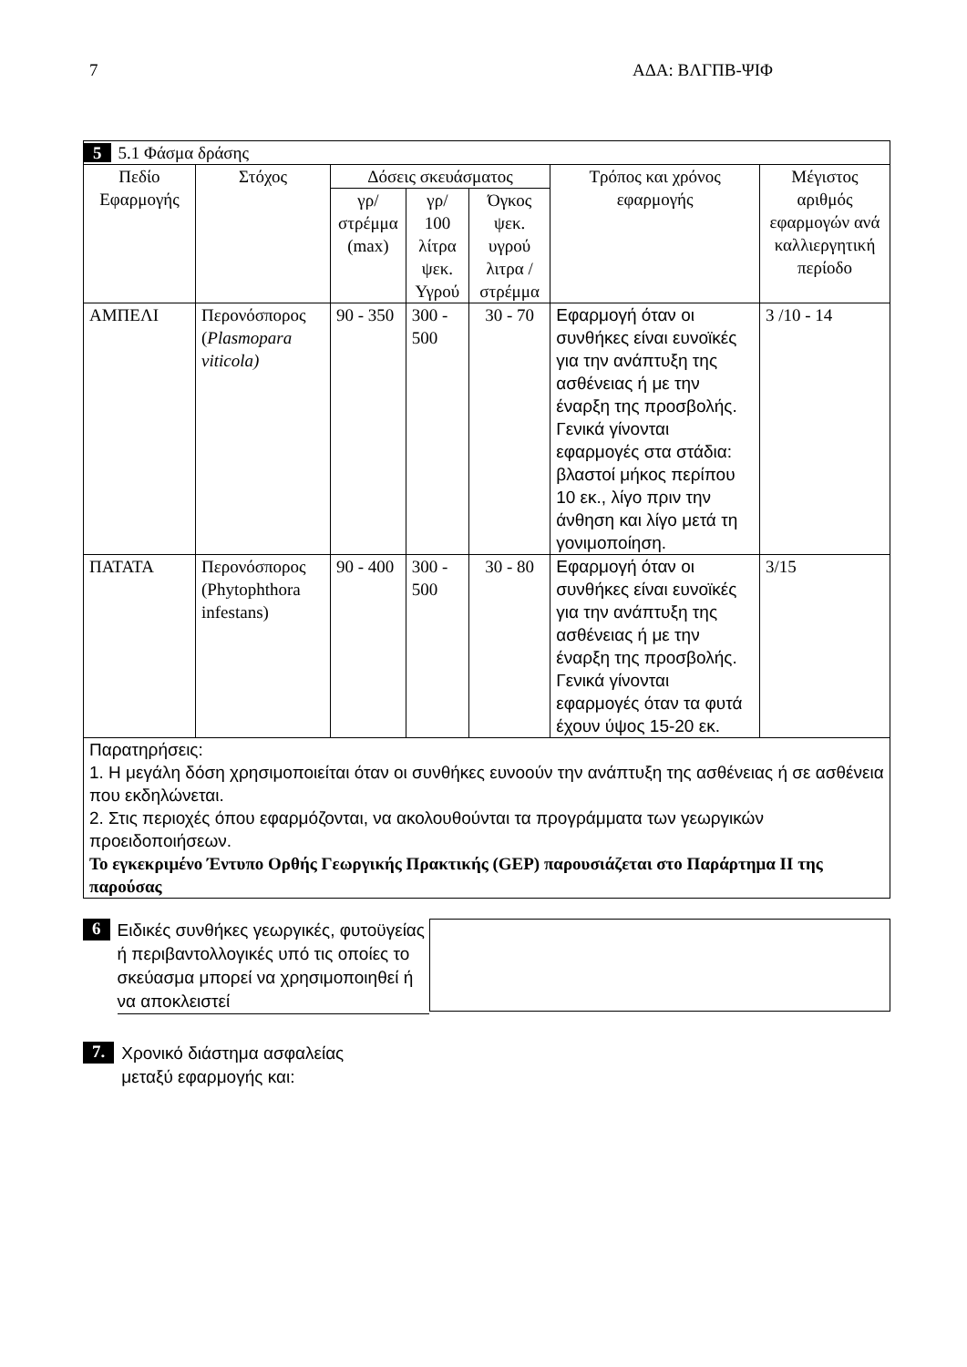7 ΑΔΑ: ΒΛΓΠΒ-ΨΙΦ
| 5 5.1 Φάσμα δράσης | | | | | | |
| Πεδίο Εφαρμογής | Στόχος | Δόσεις σκευάσματος | | | Τρόπος και χρόνος εφαρμογής | Μέγιστος αριθμός εφαρμογών ανά καλλιεργητική περίοδο |
| | | γρ/ στρέμμα (max) | γρ/ 100 λίτρα ψεκ. Υγρού | Όγκος ψεκ. υγρού λιτρα / στρέμμα | | |
| ΑΜΠΕΛΙ | Περονόσπορος ( Plasmopara viticola) | 90 - 350 | 300 - 500 | 30 - 70 | Εφαρμογή όταν οι συνθήκες είναι ευνοϊκές για την ανάπτυξη της ασθένειας ή με την έναρξη της προσβολής. Γενικά γίνονται εφαρμογές στα στάδια: βλαστοί μήκος περίπου 10 εκ., λίγο πριν την άνθηση και λίγο μετά τη γονιμοποίηση. | 3 /10 - 14 |
| ΠΑΤΑΤΑ | Περονόσπορος (Phytophthora infestans) | 90 - 400 | 300 - 500 | 30 - 80 | Εφαρμογή όταν οι συνθήκες είναι ευνοϊκές για την ανάπτυξη της ασθένειας ή με την έναρξη της προσβολής. Γενικά γίνονται εφαρμογές όταν τα φυτά έχουν ύψος 15-20 εκ. | 3/15 |
| Παρατηρήσεις: 1. Η μεγάλη δόση χρησιμοποιείται όταν οι συνθήκες ευνοούν την ανάπτυξη της ασθένειας ή σε ασθένεια που εκδηλώνεται. 2. Στις περιοχές όπου εφαρμόζονται, να ακολουθούνται τα προγράμματα των γεωργικών προειδοποιήσεων. Το εγκεκριμένο Έντυπο Ορθής Γεωργικής Πρακτικής (GEP) παρουσιάζεται στο Παράρτημα ΙΙ της παρούσας | | | | | | |
6
Ειδικές συνθήκες γεωργικές, φυτοϋγείας ή περιβαντολλογικές υπό τις οποίες το σκεύασμα μπορεί να χρησιμοποιηθεί ή να αποκλειστεί
7.
Χρονικό διάστημα ασφαλείας
μεταξύ εφαρμογής και: